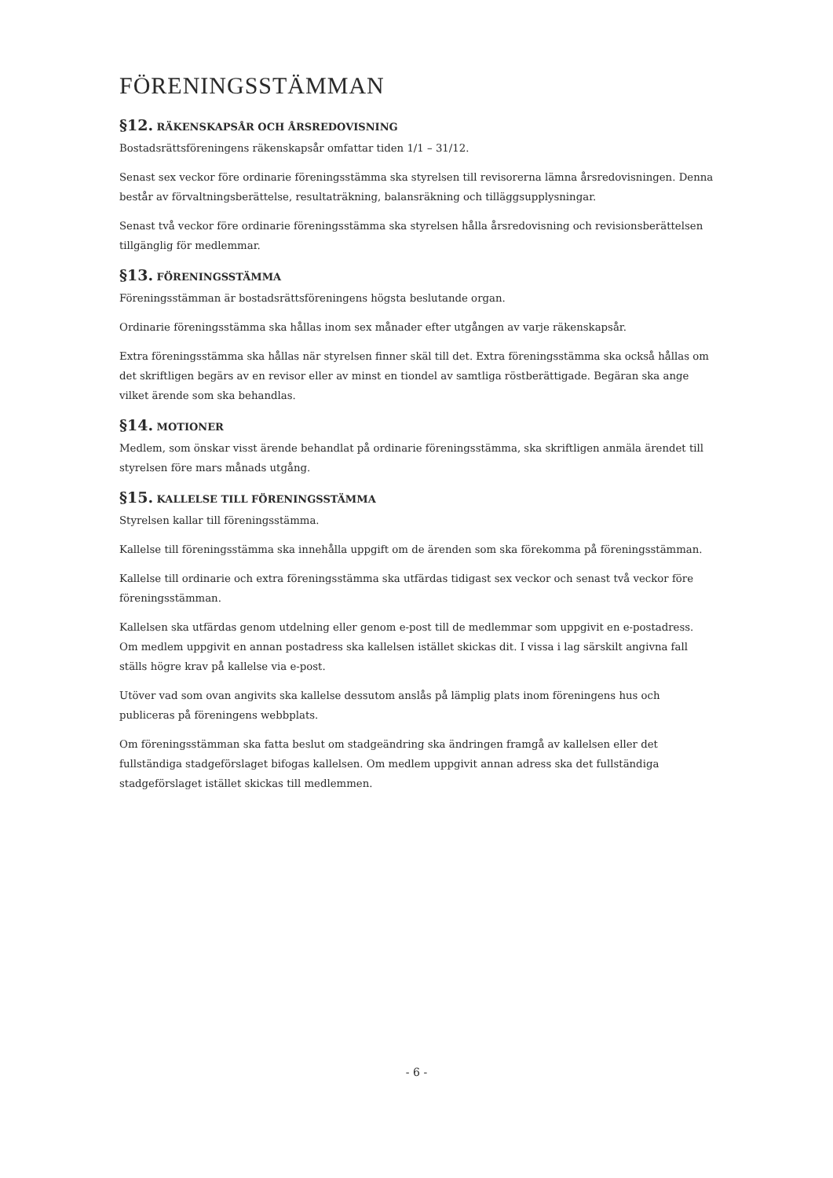FÖRENINGSSTÄMMAN
§12. RÄKENSKAPSÅR OCH ÅRSREDOVISNING
Bostadsrättsföreningens räkenskapsår omfattar tiden 1/1 – 31/12.
Senast sex veckor före ordinarie föreningsstämma ska styrelsen till revisorerna lämna årsredovisningen. Denna består av förvaltningsberättelse, resultaträkning, balansräkning och tilläggsupplysningar.
Senast två veckor före ordinarie föreningsstämma ska styrelsen hålla årsredovisning och revisionsberättelsen tillgänglig för medlemmar.
§13. FÖRENINGSSTÄMMA
Föreningsstämman är bostadsrättsföreningens högsta beslutande organ.
Ordinarie föreningsstämma ska hållas inom sex månader efter utgången av varje räkenskapsår.
Extra föreningsstämma ska hållas när styrelsen finner skäl till det. Extra föreningsstämma ska också hållas om det skriftligen begärs av en revisor eller av minst en tiondel av samtliga röstberättigade. Begäran ska ange vilket ärende som ska behandlas.
§14. MOTIONER
Medlem, som önskar visst ärende behandlat på ordinarie föreningsstämma, ska skriftligen anmäla ärendet till styrelsen före mars månads utgång.
§15. KALLELSE TILL FÖRENINGSSTÄMMA
Styrelsen kallar till föreningsstämma.
Kallelse till föreningsstämma ska innehålla uppgift om de ärenden som ska förekomma på föreningsstämman.
Kallelse till ordinarie och extra föreningsstämma ska utfärdas tidigast sex veckor och senast två veckor före föreningsstämman.
Kallelsen ska utfärdas genom utdelning eller genom e-post till de medlemmar som uppgivit en e-postadress. Om medlem uppgivit en annan postadress ska kallelsen istället skickas dit. I vissa i lag särskilt angivna fall ställs högre krav på kallelse via e-post.
Utöver vad som ovan angivits ska kallelse dessutom anslås på lämplig plats inom föreningens hus och publiceras på föreningens webbplats.
Om föreningsstämman ska fatta beslut om stadgeändring ska ändringen framgå av kallelsen eller det fullständiga stadgeförslaget bifogas kallelsen. Om medlem uppgivit annan adress ska det fullständiga stadgeförslaget istället skickas till medlemmen.
- 6 -